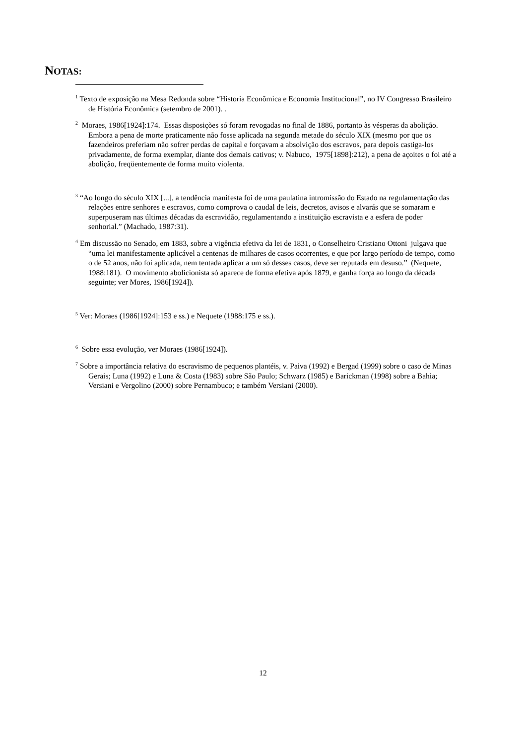NOTAS:
<sup>1</sup> Texto de exposição na Mesa Redonda sobre “Historia Econômica e Economia Institucional”, no IV Congresso Brasileiro de História Econômica (setembro de 2001). .
<sup>2</sup> Moraes, 1986[1924]:174. Essas disposições só foram revogadas no final de 1886, portanto às vésperas da abolição. Embora a pena de morte praticamente não fosse aplicada na segunda metade do século XIX (mesmo por que os fazendeiros preferiam não sofrer perdas de capital e forçavam a absolvição dos escravos, para depois castiga-los privadamente, de forma exemplar, diante dos demais cativos; v. Nabuco, 1975[1898]:212), a pena de açoites o foi até a abolição, freqüentemente de forma muito violenta.
<sup>3</sup> “Ao longo do século XIX [...], a tendência manifesta foi de uma paulatina intromissão do Estado na regulamentação das relações entre senhores e escravos, como comprova o caudal de leis, decretos, avisos e alvarás que se somaram e superpuseram nas últimas décadas da escravidão, regulamentando a instituição escravista e a esfera de poder senhorial.” (Machado, 1987:31).
<sup>4</sup> Em discussão no Senado, em 1883, sobre a vigência efetiva da lei de 1831, o Conselheiro Cristiano Ottoni julgava que “uma lei manifestamente aplicável a centenas de milhares de casos ocorrentes, e que por largo período de tempo, como o de 52 anos, não foi aplicada, nem tentada aplicar a um só desses casos, deve ser reputada em desuso.” (Nequete, 1988:181). O movimento abolicionista só aparece de forma efetiva após 1879, e ganha força ao longo da década seguinte; ver Mores, 1986[1924]).
<sup>5</sup> Ver: Moraes (1986[1924]:153 e ss.) e Nequete (1988:175 e ss.).
<sup>6</sup> Sobre essa evolução, ver Moraes (1986[1924]).
<sup>7</sup> Sobre a importância relativa do escravismo de pequenos plantéis, v. Paiva (1992) e Bergad (1999) sobre o caso de Minas Gerais; Luna (1992) e Luna & Costa (1983) sobre São Paulo; Schwarz (1985) e Barickman (1998) sobre a Bahia; Versiani e Vergolino (2000) sobre Pernambuco; e também Versiani (2000).
12